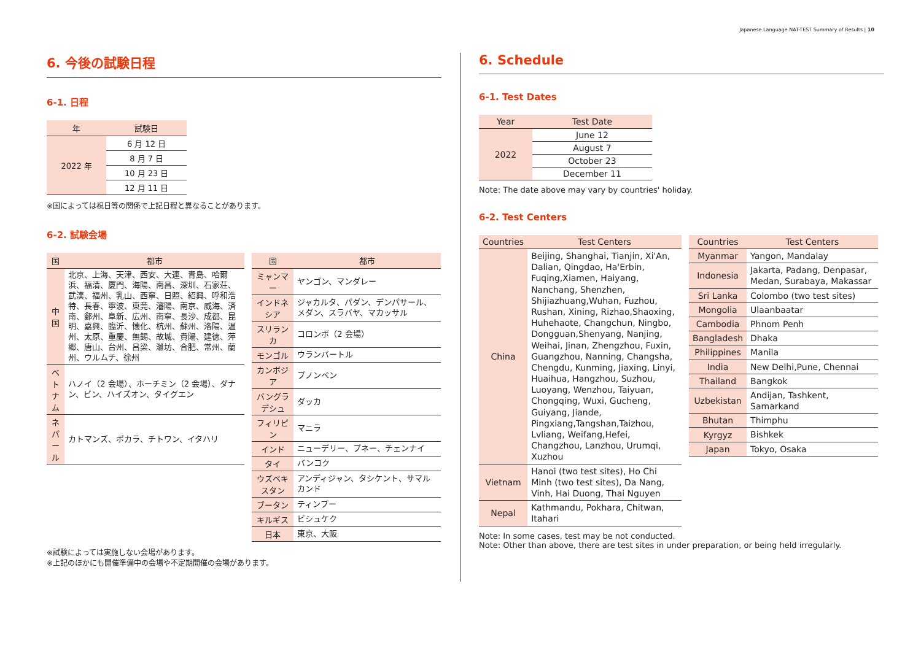Japanese Language NAT-TEST Summary of Results | 10
6. 今後の試験日程
6-1. 日程
| 年 | 試験日 |
| --- | --- |
| 2022 年 | 6 月 12 日 |
| | 8 月 7 日 |
| | 10 月 23 日 |
| | 12 月 11 日 |
※国によっては祝日等の関係で上記日程と異なることがあります。
6-2. 試験会場
| 国 | 都市 |
| --- | --- |
| 中国 | 北京、上海、天津、西安、大連、青島、哈爾浜、福清、厦門、海陽、南昌、深圳、石家荘、武漢、福州、乳山、西寧、日照、紹興、呼和浩特、長春、寧波、東莞、瀋陽、南京、威海、済南、鄭州、阜新、広州、南寧、長沙、成都、昆明、嘉興、臨沂、懐化、杭州、蘇州、洛陽、温州、太原、重慶、無錫、故城、貴陽、建徳、萍郷、唐山、台州、呂梁、濰坊、合肥、常州、蘭州、ウルムチ、徐州 |
| ベトナム | ハノイ（2 会場）、ホーチミン（2 会場）、ダナン、ビン、ハイズオン、タイグエン |
| ネパール | カトマンズ、ポカラ、チトワン、イタハリ |
| 国 | 都市 |
| --- | --- |
| ミャンマー | ヤンゴン、マンダレー |
| インドネシア | ジャカルタ、パダン、デンパサール、メダン、スラバヤ、マカッサル |
| スリランカ | コロンボ（2 会場） |
| モンゴル | ウランバートル |
| カンボジア | プノンペン |
| バングラデシュ | ダッカ |
| フィリピン | マニラ |
| インド | ニューデリー、プネー、チェンナイ |
| タイ | バンコク |
| ウズベキスタン | アンディジャン、タシケント、サマルカンド |
| ブータン | ティンプー |
| キルギス | ビシュケク |
| 日本 | 東京、大阪 |
※試験によっては実施しない会場があります。
※上記のほかにも開催準備中の会場や不定期開催の会場があります。
6. Schedule
6-1. Test Dates
| Year | Test Date |
| --- | --- |
| 2022 | June 12 |
| | August 7 |
| | October 23 |
| | December 11 |
Note: The date above may vary by countries' holiday.
6-2. Test Centers
| Countries | Test Centers |
| --- | --- |
| China | Beijing, Shanghai, Tianjin, Xi'An, Dalian, Qingdao, Ha'Erbin, Fuqing,Xiamen, Haiyang, Nanchang, Shenzhen, Shijiazhuang,Wuhan, Fuzhou, Rushan, Xining, Rizhao,Shaoxing, Huhehaote, Changchun, Ningbo, Dongguan,Shenyang, Nanjing, Weihai, Jinan, Zhengzhou, Fuxin, Guangzhou, Nanning, Changsha, Chengdu, Kunming, Jiaxing, Linyi, Huaihua, Hangzhou, Suzhou, Luoyang, Wenzhou, Taiyuan, Chongqing, Wuxi, Gucheng, Guiyang, Jiande, Pingxiang,Tangshan,Taizhou, Lvliang, Weifang,Hefei, Changzhou, Lanzhou, Urumqi, Xuzhou |
| Vietnam | Hanoi (two test sites), Ho Chi Minh (two test sites), Da Nang, Vinh, Hai Duong, Thai Nguyen |
| Nepal | Kathmandu, Pokhara, Chitwan, Itahari |
| Countries | Test Centers |
| --- | --- |
| Myanmar | Yangon, Mandalay |
| Indonesia | Jakarta, Padang, Denpasar, Medan, Surabaya, Makassar |
| Sri Lanka | Colombo (two test sites) |
| Mongolia | Ulaanbaatar |
| Cambodia | Phnom Penh |
| Bangladesh | Dhaka |
| Philippines | Manila |
| India | New Delhi,Pune, Chennai |
| Thailand | Bangkok |
| Uzbekistan | Andijan, Tashkent, Samarkand |
| Bhutan | Thimphu |
| Kyrgyz | Bishkek |
| Japan | Tokyo, Osaka |
Note: In some cases, test may be not conducted.
Note: Other than above, there are test sites in under preparation, or being held irregularly.